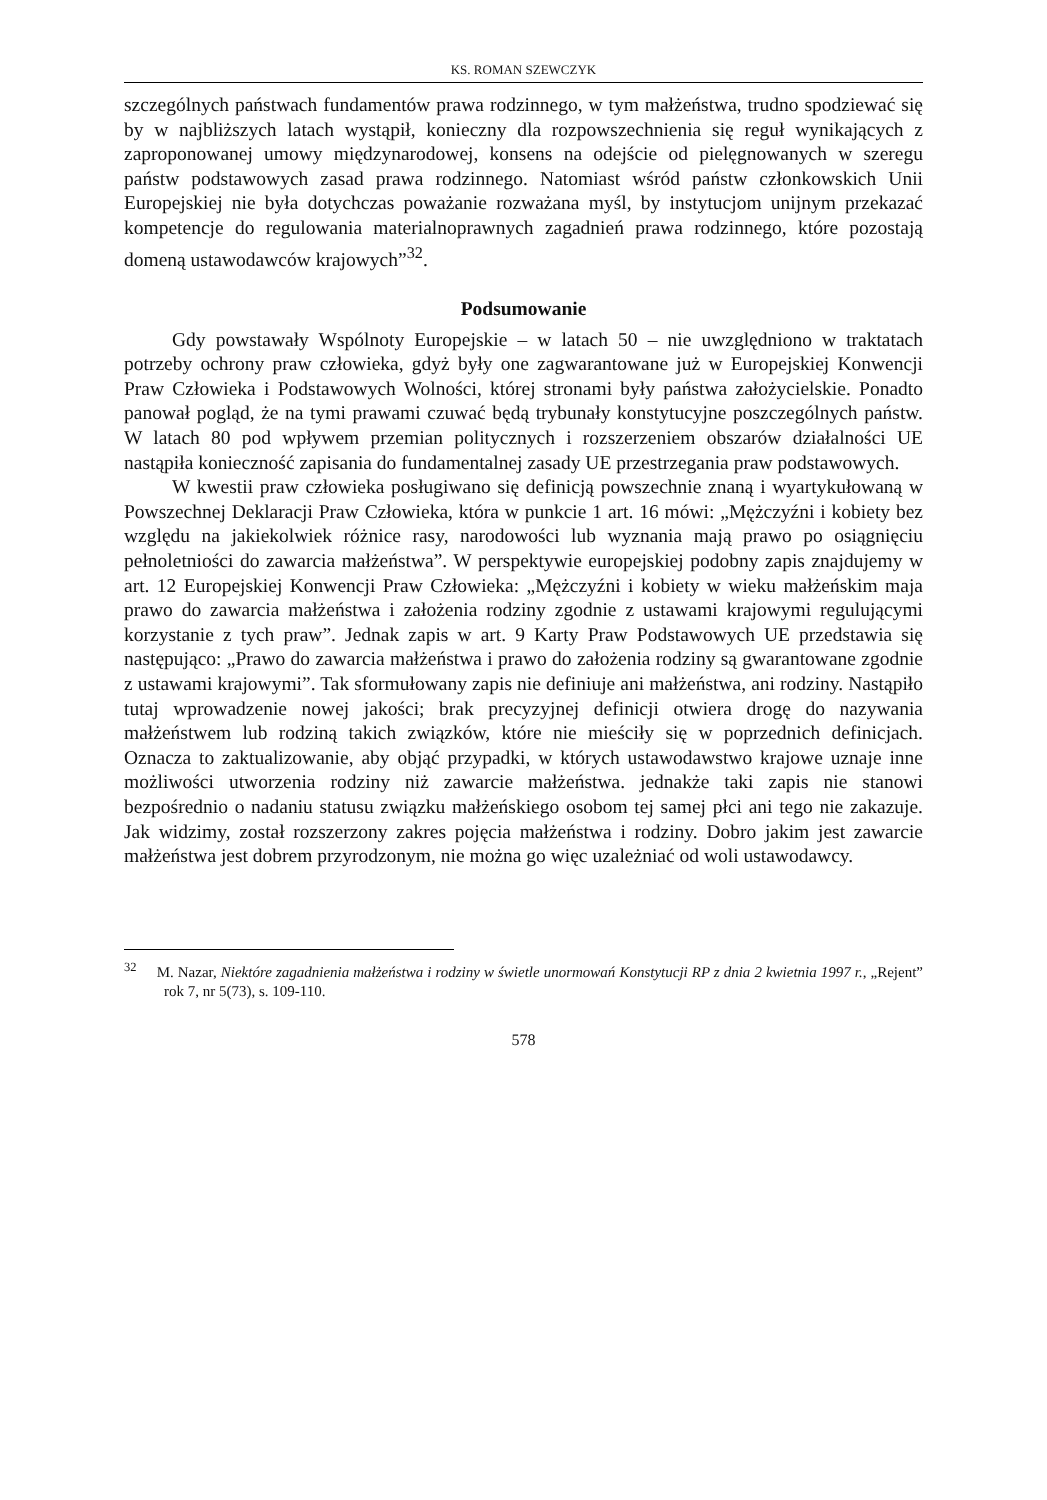KS. ROMAN SZEWCZYK
szczególnych państwach fundamentów prawa rodzinnego, w tym małżeństwa, trudno spodziewać się by w najbliższych latach wystąpił, konieczny dla rozpowszechnienia się reguł wynikających z zaproponowanej umowy międzynarodowej, konsens na odejście od pielęgnowanych w szeregu państw podstawowych zasad prawa rodzinnego. Natomiast wśród państw członkowskich Unii Europejskiej nie była dotychczas poważanie rozważana myśl, by instytucjom unijnym przekazać kompetencje do regulowania materialnoprawnych zagadnień prawa rodzinnego, które pozostają domeną ustawodawców krajowych”<sup>32</sup>.
Podsumowanie
Gdy powstawały Wspólnoty Europejskie – w latach 50 – nie uwzględniono w traktatach potrzeby ochrony praw człowieka, gdyż były one zagwarantowane już w Europejskiej Konwencji Praw Człowieka i Podstawowych Wolności, której stronami były państwa założycielskie. Ponadto panował pogląd, że na tymi prawami czuwać będą trybunały konstytucyjne poszczególnych państw. W latach 80 pod wpływem przemian politycznych i rozszerzeniem obszarów działalności UE nastąpiła konieczność zapisania do fundamentalnej zasady UE przestrzegania praw podstawowych.
W kwestii praw człowieka posługiwano się definicją powszechnie znaną i wyartykułowaną w Powszechnej Deklaracji Praw Człowieka, która w punkcie 1 art. 16 mówi: „Mężczyźni i kobiety bez względu na jakiekolwiek różnice rasy, narodowości lub wyznania mają prawo po osiągnięciu pełnoletniości do zawarcia małżeństwa”. W perspektywie europejskiej podobny zapis znajdujemy w art. 12 Europejskiej Konwencji Praw Człowieka: „Mężczyźni i kobiety w wieku małżeńskim maja prawo do zawarcia małżeństwa i założenia rodziny zgodnie z ustawami krajowymi regulującymi korzystanie z tych praw”. Jednak zapis w art. 9 Karty Praw Podstawowych UE przedstawia się następująco: „Prawo do zawarcia małżeństwa i prawo do założenia rodziny są gwarantowane zgodnie z ustawami krajowymi”. Tak sformułowany zapis nie definiuje ani małżeństwa, ani rodziny. Nastąpiło tutaj wprowadzenie nowej jakości; brak precyzyjnej definicji otwiera drogę do nazywania małżeństwem lub rodziną takich związków, które nie mieściły się w poprzednich definicjach. Oznacza to zaktualizowanie, aby objąć przypadki, w których ustawodawstwo krajowe uznaje inne możliwości utworzenia rodziny niż zawarcie małżeństwa. jednakże taki zapis nie stanowi bezpośrednio o nadaniu statusu związku małżeńskiego osobom tej samej płci ani tego nie zakazuje. Jak widzimy, został rozszerzony zakres pojęcia małżeństwa i rodziny. Dobro jakim jest zawarcie małżeństwa jest dobrem przyrodzonym, nie można go więc uzależniać od woli ustawodawcy.
<sup>32</sup> M. Nazar, Niektóre zagadnienia małżeństwa i rodziny w świetle unormowań Konstytucji RP z dnia 2 kwietnia 1997 r., „Rejent” rok 7, nr 5(73), s. 109-110.
578